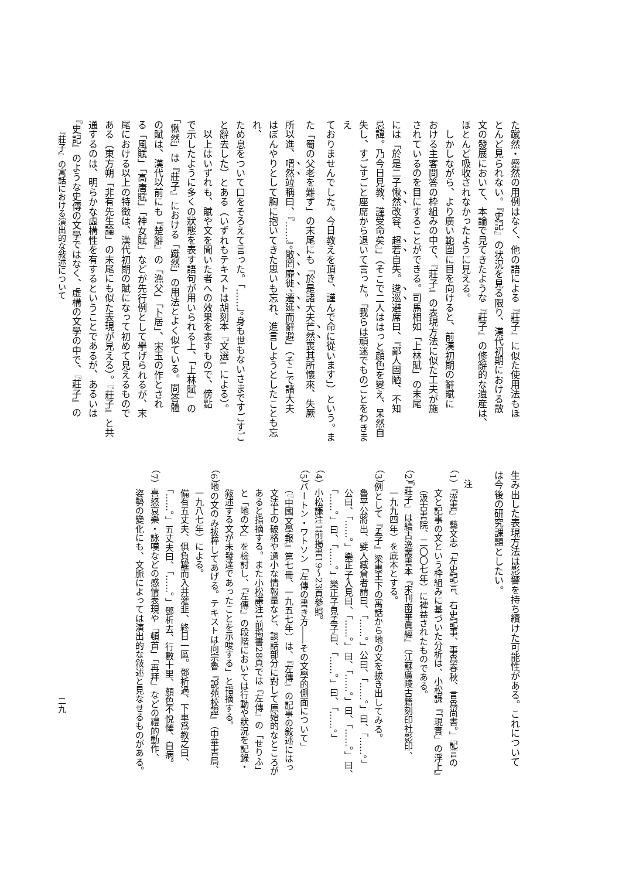た蹴然・蹙然の用例はなく、他の語による『莊子』に似た使用法もほ
とんど見られない。『史記』の状況を見る限り、漢代初期における散
文の發展において、本論で見てきたような『莊子』の修辭的な遺産は、
ほとんど吸收されなかったように見える。
　しかしながら、より廣い範圍に目を向けると、前漢初期の辭賦に
おける主客問答の枠組みの中で、『莊子』の表現方法に似た工夫が施
されているのを目にすることができる。司馬相如「上林賦」の末尾
には「於是二子愀然改容、超若自失。逡巡避席曰、『鄙人固陋、不知
忌諱。乃今日見教、謹受命矣』」（そこで二人ははっと顔色を變え、呆然自
失し、すごすごと座席から退いて言った。「我らは頑迷でものごとをわきまえ
ておりませんでした。今日教えを頂き、謹んで命に從います」）という。ま
た「蜀の父老を難ず」の末尾にも「於是諸大夫芒然喪其所懷來、失厥
所以進、喟然竝稱曰、『……』。敞罔靡徙、遷延而辭避」（そこで諸大夫
はぼんやりとして胸に抱いてきた思いも忘れ、進言しようとしたことも忘れ、
ため息をついて口をそろえて言った。「……」。身も世もないさまですごすご
と辭去した）とある（いずれもテキストは胡刻本『文選』による）。
　以上はいずれも、賦や文を聞いた者への效果を表すもので、傍點
で示したように多くの狀態を表す語句が用いられる上、「上林賦」の
「愀然」は『莊子』における「蹴然」の用法とよく似ている。問答體
の賦は、漢代以前にも『楚辭』の「漁父」「卜居」、宋玉の作とされ
る「風賦」「高唐賦」「神女賦」などが先行例として擧げられるが、末
尾における以上の特徴は、漢代初期の賦になって初めて見えるもので
ある（東方朔「非有先生論」の末尾にも似た表現が見える）。『莊子』と共
通するのは、明らかな虛構性を有するということであるが、あるいは
『史記』のような史傳の文學ではなく、虛構の文學の中で、『莊子』の
生み出した表現方法は影響を持ち續けた可能性がある。これについて
は今後の研究課題としたい。
　注
（1）『漢書』藝文志「左史記言、右史記事、事爲春秋、言爲尚書。」記言の
　　文と記事の文という枠組みに基づいた分析は、小松謙『「現實」の浮上』
　　（汲古書院、二〇〇七年）に裨益されたものである。
（2）『莊子』は續古逸叢書本『宋刊南華眞經』（江蘇廣陵古籍刻印社影印、
　　一九九四年）を底本とする。
（3）例として『孟子』梁惠王下の寓話から地の文を拔き出してみる。
　　魯平公將出、嬖人臧倉者請曰、「……。」公曰、「……。」曰、「……。」
　　公曰、「……。」樂正子入見曰、「……。」曰、「……。」曰、「……。」曰、
　　「……。」曰、「……。」樂正子見孟子曰、「……。」曰、「……。」
（4）小松謙注1前掲書19～23頁參照。
（5）バートン・ワトソン「左傳の書き方――その文學的側面について」
　　（『中國文學報』第七冊、一九五七年）は、『左傳』の記事の敍述にはっ
　　文法上の破格や過小な情報量など、談話部分に對して原始的なところが
　　あると指摘する。また小松謙注1前掲書28頁では『左傳』の「せりふ」
　　と「地の文」を檢討し、『左傳』の段階においては行動や狀況を記錄・
　　敍述する文が未發達であったことを示唆する」と指摘する。
（6）地の文のみ拔粹してあげる。テキストは向宗魯『說苑校證』（中華書局、
　　一九八七年）による。
　　備有五丈夫、俱負罐而入井灌韭、終日一區。鄧析過、下車爲教之曰、
　　「……。」五丈夫曰、「……。」鄧析去、行數十里、顏色不悅懌、自病。
（7）喜怒哀樂・詠嘆などの感情表現や「頓首」「再拜」などの禮的動作、
　　姿勢の變化にも、文脈によっては演出的な敍述と見なせるものがある。
『莊子』の寓話における演出的な敍述について
二九